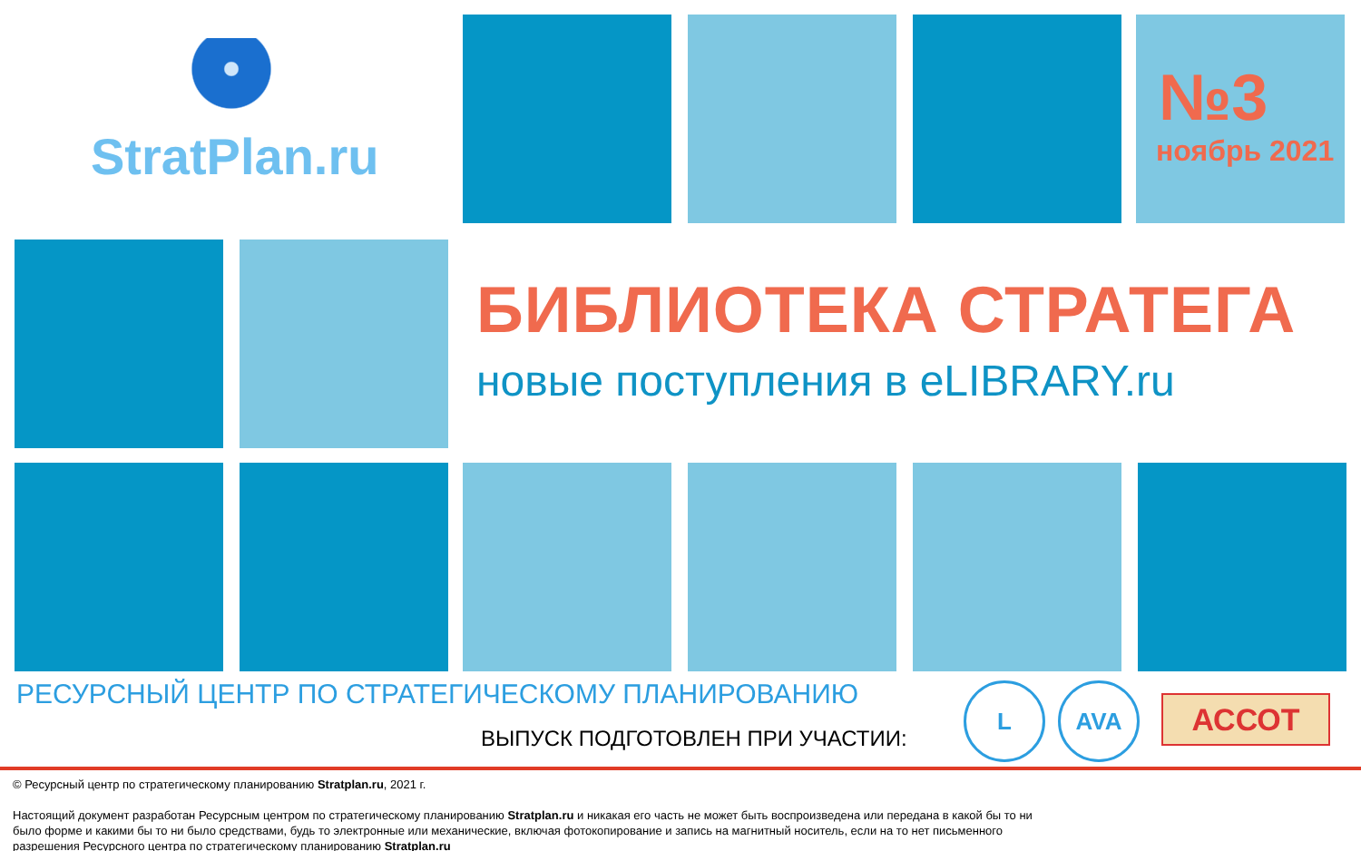StratPlan.ru
№3
ноябрь 2021
БИБЛИОТЕКА СТРАТЕГА
новые поступления в eLIBRARY.ru
РЕСУРСНЫЙ ЦЕНТР ПО СТРАТЕГИЧЕСКОМУ ПЛАНИРОВАНИЮ
ВЫПУСК ПОДГОТОВЛЕН ПРИ УЧАСТИИ:
L AVA АССОТ
© Ресурсный центр по стратегическому планированию Stratplan.ru, 2021 г.
Настоящий документ разработан Ресурсным центром по стратегическому планированию Stratplan.ru и никакая его часть не может быть воспроизведена или передана в какой бы то ни было форме и какими бы то ни было средствами, будь то электронные или механические, включая фотокопирование и запись на магнитный носитель, если на то нет письменного разрешения Ресурсного центра по стратегическому планированию Stratplan.ru